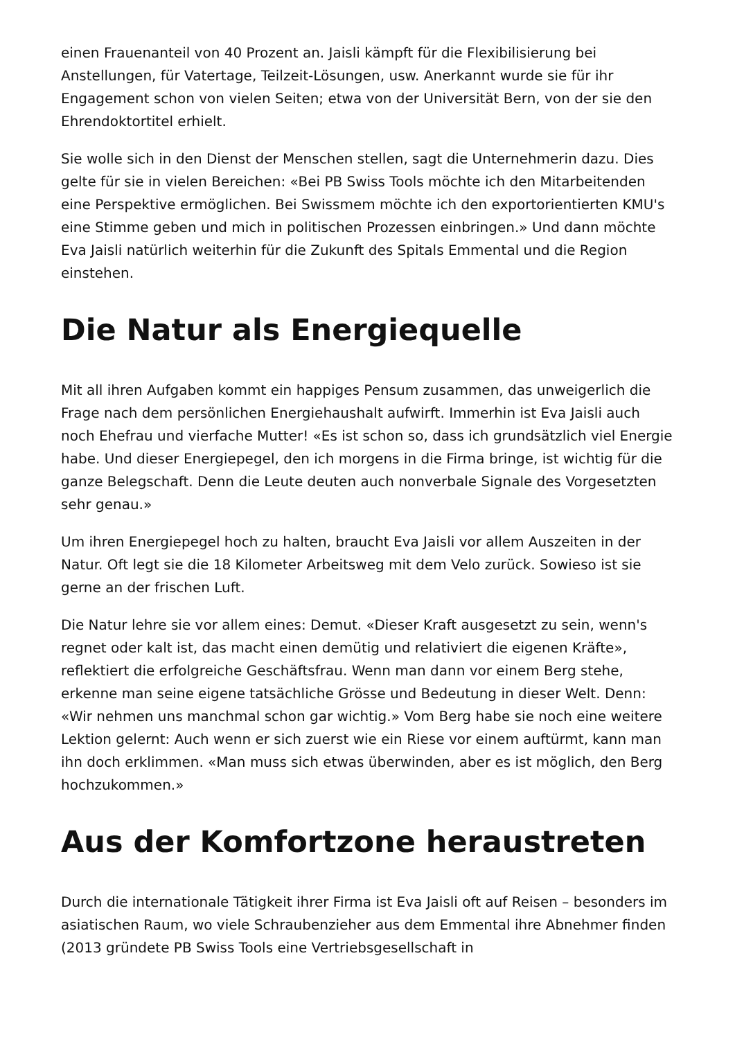einen Frauenanteil von 40 Prozent an. Jaisli kämpft für die Flexibilisierung bei Anstellungen, für Vatertage, Teilzeit-Lösungen, usw. Anerkannt wurde sie für ihr Engagement schon von vielen Seiten; etwa von der Universität Bern, von der sie den Ehrendoktortitel erhielt.
Sie wolle sich in den Dienst der Menschen stellen, sagt die Unternehmerin dazu. Dies gelte für sie in vielen Bereichen: «Bei PB Swiss Tools möchte ich den Mitarbeitenden eine Perspektive ermöglichen. Bei Swissmem möchte ich den exportorientierten KMU's eine Stimme geben und mich in politischen Prozessen einbringen.» Und dann möchte Eva Jaisli natürlich weiterhin für die Zukunft des Spitals Emmental und die Region einstehen.
Die Natur als Energiequelle
Mit all ihren Aufgaben kommt ein happiges Pensum zusammen, das unweigerlich die Frage nach dem persönlichen Energiehaushalt aufwirft. Immerhin ist Eva Jaisli auch noch Ehefrau und vierfache Mutter! «Es ist schon so, dass ich grundsätzlich viel Energie habe. Und dieser Energiepegel, den ich morgens in die Firma bringe, ist wichtig für die ganze Belegschaft. Denn die Leute deuten auch nonverbale Signale des Vorgesetzten sehr genau.»
Um ihren Energiepegel hoch zu halten, braucht Eva Jaisli vor allem Auszeiten in der Natur. Oft legt sie die 18 Kilometer Arbeitsweg mit dem Velo zurück. Sowieso ist sie gerne an der frischen Luft.
Die Natur lehre sie vor allem eines: Demut. «Dieser Kraft ausgesetzt zu sein, wenn's regnet oder kalt ist, das macht einen demütig und relativiert die eigenen Kräfte», reflektiert die erfolgreiche Geschäftsfrau. Wenn man dann vor einem Berg stehe, erkenne man seine eigene tatsächliche Grösse und Bedeutung in dieser Welt. Denn: «Wir nehmen uns manchmal schon gar wichtig.» Vom Berg habe sie noch eine weitere Lektion gelernt: Auch wenn er sich zuerst wie ein Riese vor einem auftürmt, kann man ihn doch erklimmen. «Man muss sich etwas überwinden, aber es ist möglich, den Berg hochzukommen.»
Aus der Komfortzone heraustreten
Durch die internationale Tätigkeit ihrer Firma ist Eva Jaisli oft auf Reisen – besonders im asiatischen Raum, wo viele Schraubenzieher aus dem Emmental ihre Abnehmer finden (2013 gründete PB Swiss Tools eine Vertriebsgesellschaft in